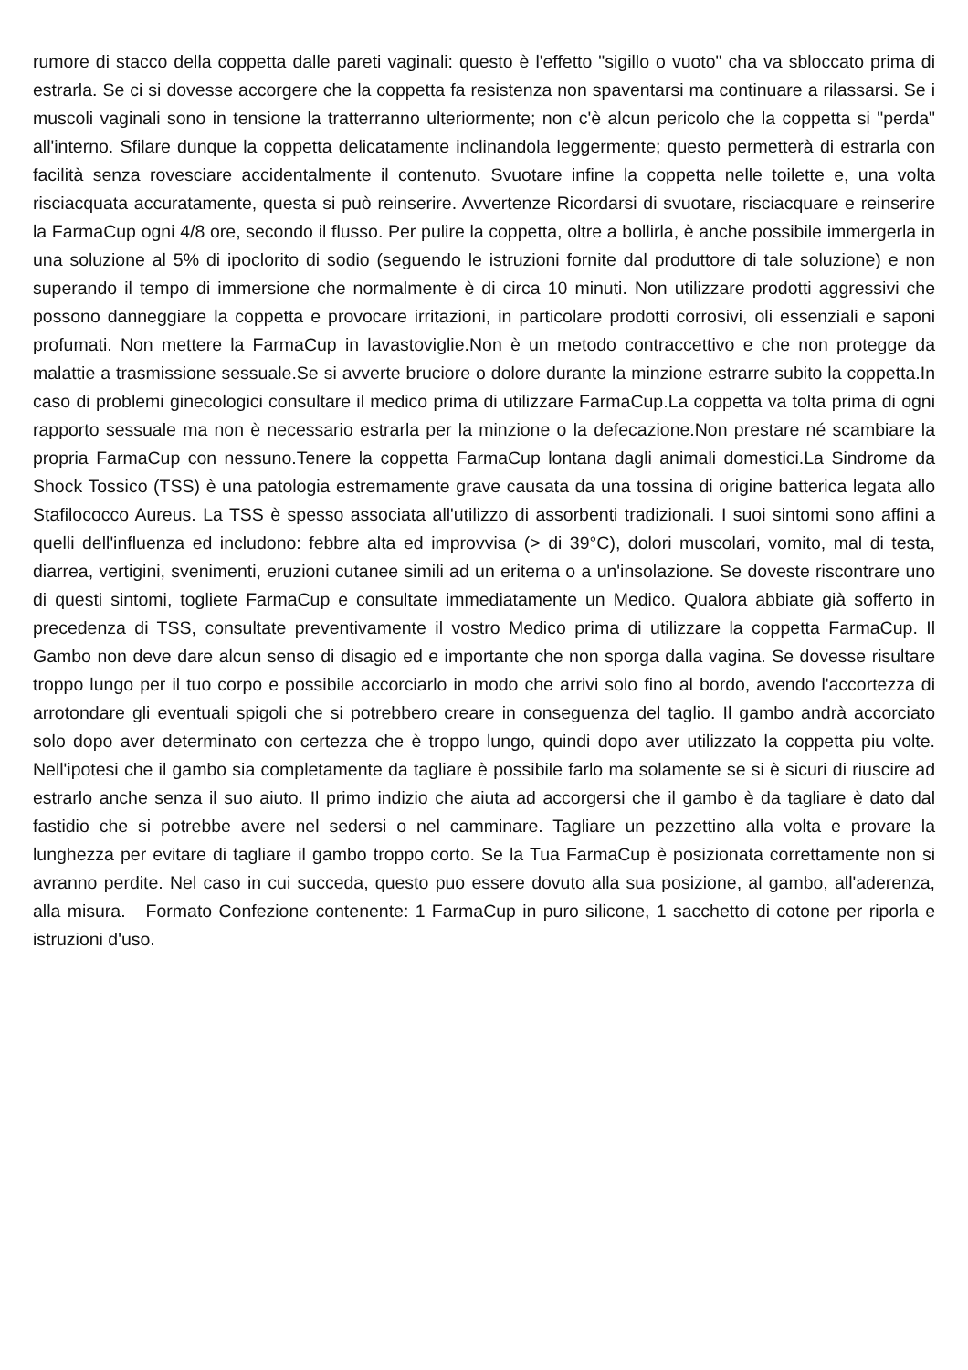rumore di stacco della coppetta dalle pareti vaginali: questo è l'effetto "sigillo o vuoto" cha va sbloccato prima di estrarla. Se ci si dovesse accorgere che la coppetta fa resistenza non spaventarsi ma continuare a rilassarsi. Se i muscoli vaginali sono in tensione la tratterranno ulteriormente; non c'è alcun pericolo che la coppetta si "perda" all'interno. Sfilare dunque la coppetta delicatamente inclinandola leggermente; questo permetterà di estrarla con facilità senza rovesciare accidentalmente il contenuto. Svuotare infine la coppetta nelle toilette e, una volta risciacquata accuratamente, questa si può reinserire. Avvertenze Ricordarsi di svuotare, risciacquare e reinserire la FarmaCup ogni 4/8 ore, secondo il flusso. Per pulire la coppetta, oltre a bollirla, è anche possibile immergerla in una soluzione al 5% di ipoclorito di sodio (seguendo le istruzioni fornite dal produttore di tale soluzione) e non superando il tempo di immersione che normalmente è di circa 10 minuti. Non utilizzare prodotti aggressivi che possono danneggiare la coppetta e provocare irritazioni, in particolare prodotti corrosivi, oli essenziali e saponi profumati. Non mettere la FarmaCup in lavastoviglie.Non è un metodo contraccettivo e che non protegge da malattie a trasmissione sessuale.Se si avverte bruciore o dolore durante la minzione estrarre subito la coppetta.In caso di problemi ginecologici consultare il medico prima di utilizzare FarmaCup.La coppetta va tolta prima di ogni rapporto sessuale ma non è necessario estrarla per la minzione o la defecazione.Non prestare né scambiare la propria FarmaCup con nessuno.Tenere la coppetta FarmaCup lontana dagli animali domestici.La Sindrome da Shock Tossico (TSS) è una patologia estremamente grave causata da una tossina di origine batterica legata allo Stafilococco Aureus. La TSS è spesso associata all'utilizzo di assorbenti tradizionali. I suoi sintomi sono affini a quelli dell'influenza ed includono: febbre alta ed improvvisa (> di 39°C), dolori muscolari, vomito, mal di testa, diarrea, vertigini, svenimenti, eruzioni cutanee simili ad un eritema o a un'insolazione. Se doveste riscontrare uno di questi sintomi, togliete FarmaCup e consultate immediatamente un Medico. Qualora abbiate già sofferto in precedenza di TSS, consultate preventivamente il vostro Medico prima di utilizzare la coppetta FarmaCup. Il Gambo non deve dare alcun senso di disagio ed e importante che non sporga dalla vagina. Se dovesse risultare troppo lungo per il tuo corpo e possibile accorciarlo in modo che arrivi solo fino al bordo, avendo l'accortezza di arrotondare gli eventuali spigoli che si potrebbero creare in conseguenza del taglio. Il gambo andrà accorciato solo dopo aver determinato con certezza che è troppo lungo, quindi dopo aver utilizzato la coppetta piu volte. Nell'ipotesi che il gambo sia completamente da tagliare è possibile farlo ma solamente se si è sicuri di riuscire ad estrarlo anche senza il suo aiuto. Il primo indizio che aiuta ad accorgersi che il gambo è da tagliare è dato dal fastidio che si potrebbe avere nel sedersi o nel camminare. Tagliare un pezzettino alla volta e provare la lunghezza per evitare di tagliare il gambo troppo corto. Se la Tua FarmaCup è posizionata correttamente non si avranno perdite. Nel caso in cui succeda, questo puo essere dovuto alla sua posizione, al gambo, all'aderenza, alla misura. Formato Confezione contenente: 1 FarmaCup in puro silicone, 1 sacchetto di cotone per riporla e istruzioni d'uso.